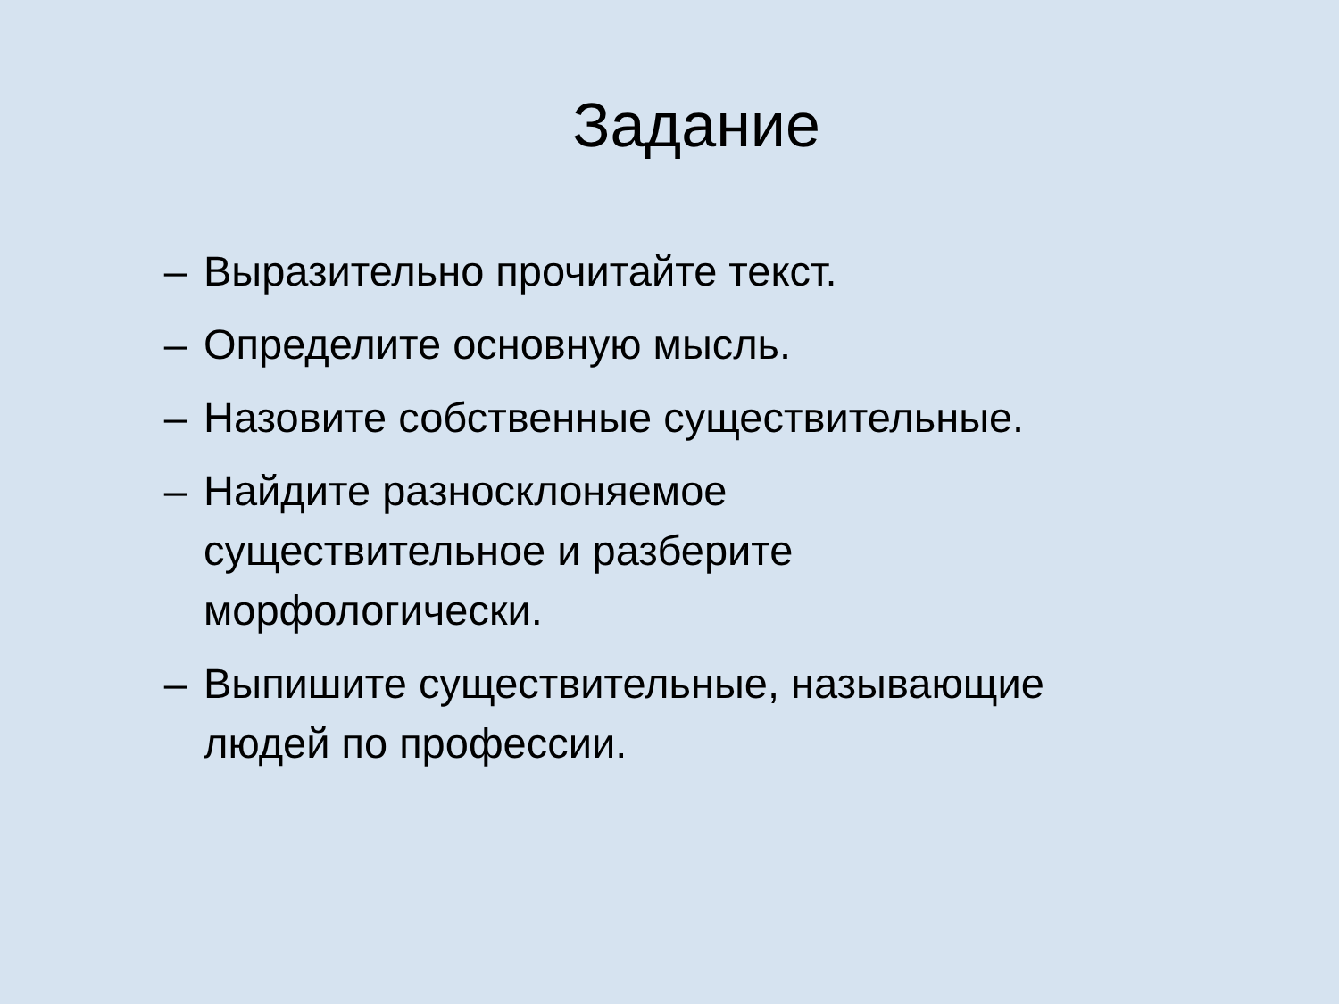Задание
– Выразительно прочитайте текст.
– Определите основную мысль.
– Назовите собственные существительные.
– Найдите разносклоняемое
существительное и разберите
морфологически.
– Выпишите существительные, называющие
людей по профессии.